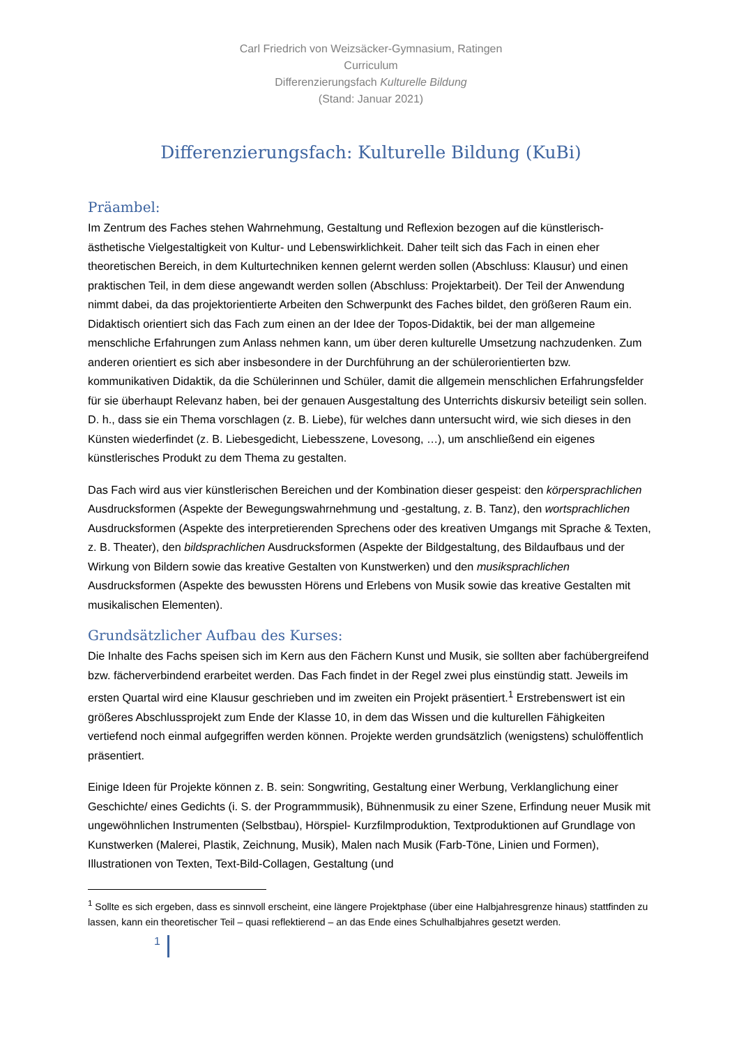Carl Friedrich von Weizsäcker-Gymnasium, Ratingen
Curriculum
Differenzierungsfach Kulturelle Bildung
(Stand: Januar 2021)
Differenzierungsfach: Kulturelle Bildung (KuBi)
Präambel:
Im Zentrum des Faches stehen Wahrnehmung, Gestaltung und Reflexion bezogen auf die künstlerisch-ästhetische Vielgestaltigkeit von Kultur- und Lebenswirklichkeit. Daher teilt sich das Fach in einen eher theoretischen Bereich, in dem Kulturtechniken kennen gelernt werden sollen (Abschluss: Klausur) und einen praktischen Teil, in dem diese angewandt werden sollen (Abschluss: Projektarbeit). Der Teil der Anwendung nimmt dabei, da das projektorientierte Arbeiten den Schwerpunkt des Faches bildet, den größeren Raum ein. Didaktisch orientiert sich das Fach zum einen an der Idee der Topos-Didaktik, bei der man allgemeine menschliche Erfahrungen zum Anlass nehmen kann, um über deren kulturelle Umsetzung nachzudenken. Zum anderen orientiert es sich aber insbesondere in der Durchführung an der schülerorientierten bzw. kommunikativen Didaktik, da die Schülerinnen und Schüler, damit die allgemein menschlichen Erfahrungsfelder für sie überhaupt Relevanz haben, bei der genauen Ausgestaltung des Unterrichts diskursiv beteiligt sein sollen. D. h., dass sie ein Thema vorschlagen (z. B. Liebe), für welches dann untersucht wird, wie sich dieses in den Künsten wiederfindet (z. B. Liebesgedicht, Liebesszene, Lovesong, …), um anschließend ein eigenes künstlerisches Produkt zu dem Thema zu gestalten.
Das Fach wird aus vier künstlerischen Bereichen und der Kombination dieser gespeist: den körpersprachlichen Ausdrucksformen (Aspekte der Bewegungswahrnehmung und -gestaltung, z. B. Tanz), den wortsprachlichen Ausdrucksformen (Aspekte des interpretierenden Sprechens oder des kreativen Umgangs mit Sprache & Texten, z. B. Theater), den bildsprachlichen Ausdrucksformen (Aspekte der Bildgestaltung, des Bildaufbaus und der Wirkung von Bildern sowie das kreative Gestalten von Kunstwerken) und den musiksprachlichen Ausdrucksformen (Aspekte des bewussten Hörens und Erlebens von Musik sowie das kreative Gestalten mit musikalischen Elementen).
Grundsätzlicher Aufbau des Kurses:
Die Inhalte des Fachs speisen sich im Kern aus den Fächern Kunst und Musik, sie sollten aber fachübergreifend bzw. fächerverbindend erarbeitet werden. Das Fach findet in der Regel zwei plus einstündig statt. Jeweils im ersten Quartal wird eine Klausur geschrieben und im zweiten ein Projekt präsentiert.<sup>1</sup> Erstrebenswert ist ein größeres Abschlussprojekt zum Ende der Klasse 10, in dem das Wissen und die kulturellen Fähigkeiten vertiefend noch einmal aufgegriffen werden können. Projekte werden grundsätzlich (wenigstens) schulöffentlich präsentiert.
Einige Ideen für Projekte können z. B. sein: Songwriting, Gestaltung einer Werbung, Verklanglichung einer Geschichte/ eines Gedichts (i. S. der Programmmusik), Bühnenmusik zu einer Szene, Erfindung neuer Musik mit ungewöhnlichen Instrumenten (Selbstbau), Hörspiel- Kurzfilmproduktion, Textproduktionen auf Grundlage von Kunstwerken (Malerei, Plastik, Zeichnung, Musik), Malen nach Musik (Farb-Töne, Linien und Formen), Illustrationen von Texten, Text-Bild-Collagen, Gestaltung (und
<sup>1</sup> Sollte es sich ergeben, dass es sinnvoll erscheint, eine längere Projektphase (über eine Halbjahresgrenze hinaus) stattfinden zu lassen, kann ein theoretischer Teil – quasi reflektierend – an das Ende eines Schulhalbjahres gesetzt werden.
1